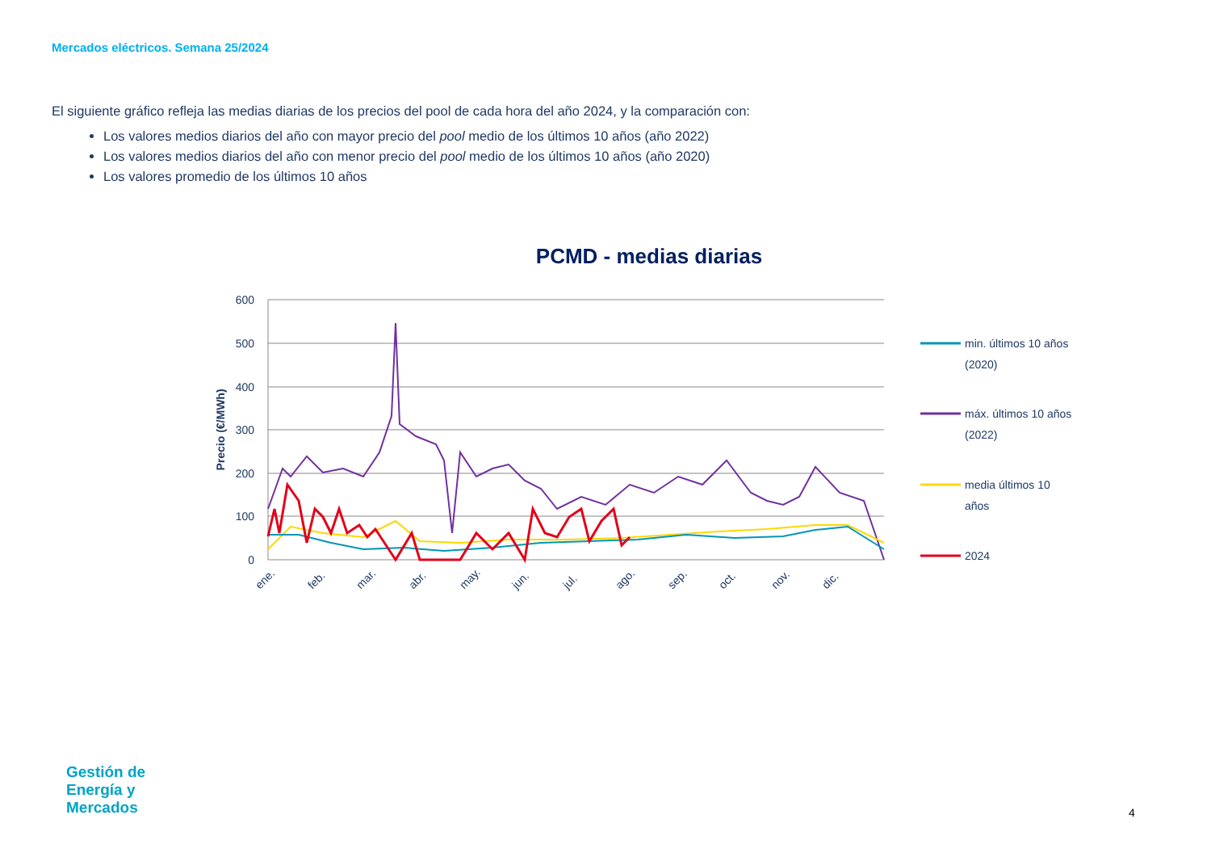Mercados eléctricos. Semana 25/2024
El siguiente gráfico refleja las medias diarias de los precios del pool de cada hora del año 2024, y la comparación con:
Los valores medios diarios del año con mayor precio del pool medio de los últimos 10 años (año 2022)
Los valores medios diarios del año con menor precio del pool medio de los últimos 10 años (año 2020)
Los valores promedio de los últimos 10 años
PCMD - medias diarias
600
500
400
300
200
100
0
Precio (€/MWh)
ene.
feb.
mar.
abr.
may.
jun.
jul.
ago.
sep.
oct.
nov.
dic.
min. últimos 10 años
(2020)
máx. últimos 10 años
(2022)
media últimos 10
años
2024
Gestión de
Energía y
Mercados
4